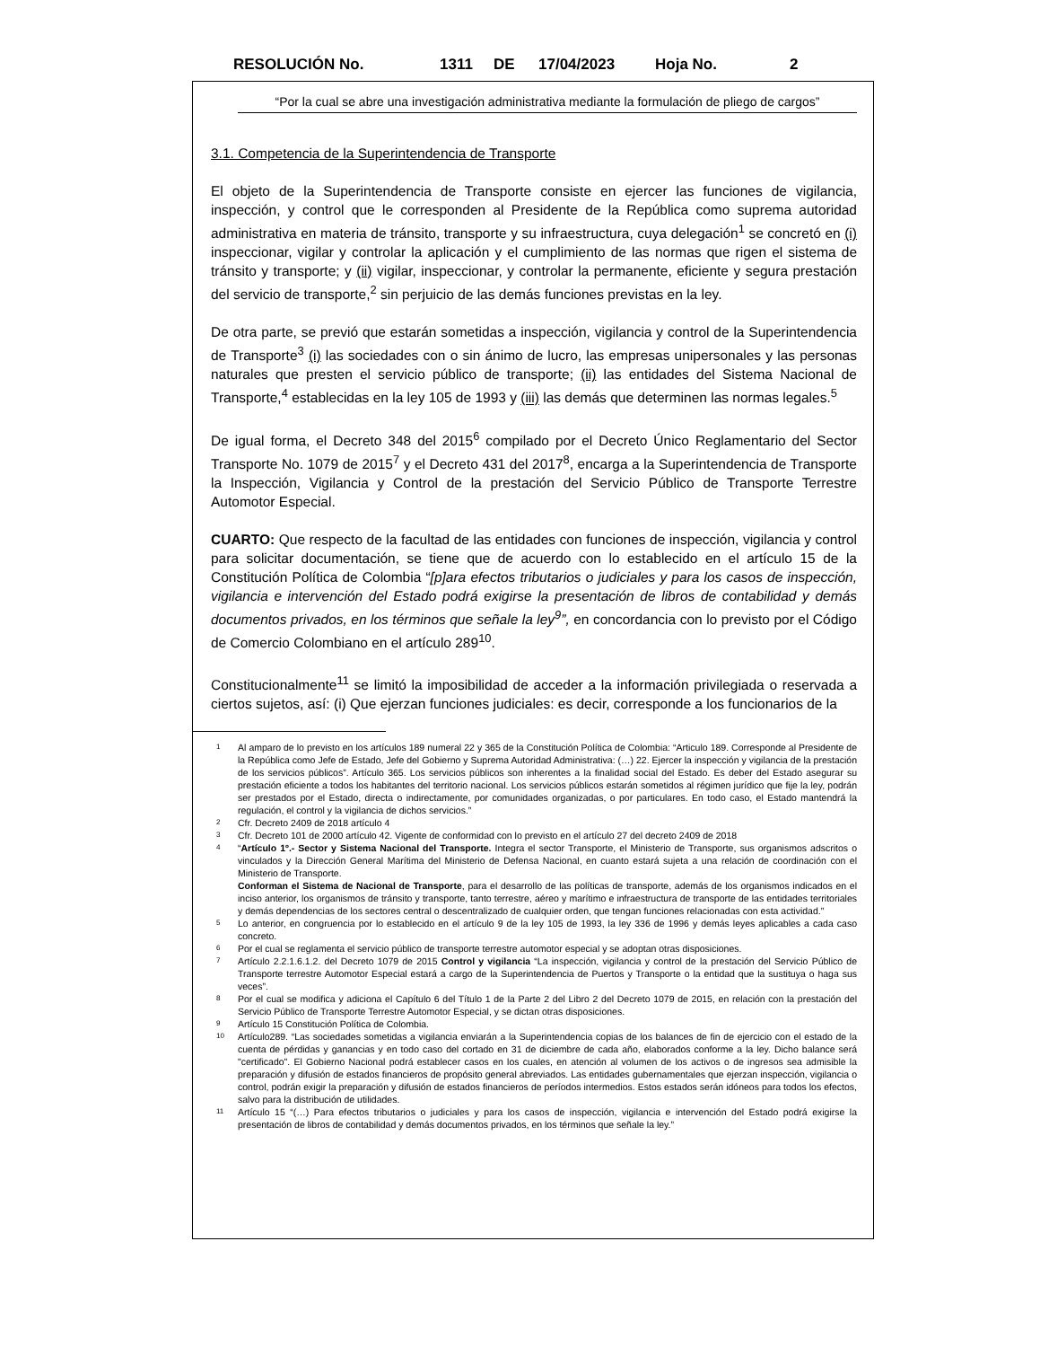RESOLUCIÓN No. 1311 DE 17/04/2023 Hoja No. 2
“Por la cual se abre una investigación administrativa mediante la formulación de pliego de cargos”
3.1. Competencia de la Superintendencia de Transporte
El objeto de la Superintendencia de Transporte consiste en ejercer las funciones de vigilancia, inspección, y control que le corresponden al Presidente de la República como suprema autoridad administrativa en materia de tránsito, transporte y su infraestructura, cuya delegación<sup>1</sup> se concretó en (i) inspeccionar, vigilar y controlar la aplicación y el cumplimiento de las normas que rigen el sistema de tránsito y transporte; y (ii) vigilar, inspeccionar, y controlar la permanente, eficiente y segura prestación del servicio de transporte,<sup>2</sup> sin perjuicio de las demás funciones previstas en la ley.
De otra parte, se previó que estarán sometidas a inspección, vigilancia y control de la Superintendencia de Transporte<sup>3</sup> (i) las sociedades con o sin ánimo de lucro, las empresas unipersonales y las personas naturales que presten el servicio público de transporte; (ii) las entidades del Sistema Nacional de Transporte,<sup>4</sup> establecidas en la ley 105 de 1993 y (iii) las demás que determinen las normas legales.<sup>5</sup>
De igual forma, el Decreto 348 del 2015<sup>6</sup> compilado por el Decreto Único Reglamentario del Sector Transporte No. 1079 de 2015<sup>7</sup> y el Decreto 431 del 2017<sup>8</sup>, encarga a la Superintendencia de Transporte la Inspección, Vigilancia y Control de la prestación del Servicio Público de Transporte Terrestre Automotor Especial.
CUARTO: Que respecto de la facultad de las entidades con funciones de inspección, vigilancia y control para solicitar documentación, se tiene que de acuerdo con lo establecido en el artículo 15 de la Constitución Política de Colombia “[p]ara efectos tributarios o judiciales y para los casos de inspección, vigilancia e intervención del Estado podrá exigirse la presentación de libros de contabilidad y demás documentos privados, en los términos que señale la ley<sup>9</sup>”, en concordancia con lo previsto por el Código de Comercio Colombiano en el artículo 289<sup>10</sup>.
Constitucionalmente<sup>11</sup> se limitó la imposibilidad de acceder a la información privilegiada o reservada a ciertos sujetos, así: (i) Que ejerzan funciones judiciales: es decir, corresponde a los funcionarios de la
1 Al amparo de lo previsto en los artículos 189 numeral 22 y 365 de la Constitución Política de Colombia: “Articulo 189. Corresponde al Presidente de la República como Jefe de Estado, Jefe del Gobierno y Suprema Autoridad Administrativa: (…) 22. Ejercer la inspección y vigilancia de la prestación de los servicios públicos”. Artículo 365. Los servicios públicos son inherentes a la finalidad social del Estado. Es deber del Estado asegurar su prestación eficiente a todos los habitantes del territorio nacional. Los servicios públicos estarán sometidos al régimen jurídico que fije la ley, podrán ser prestados por el Estado, directa o indirectamente, por comunidades organizadas, o por particulares. En todo caso, el Estado mantendrá la regulación, el control y la vigilancia de dichos servicios.”
2 Cfr. Decreto 2409 de 2018 artículo 4
3 Cfr. Decreto 101 de 2000 artículo 42. Vigente de conformidad con lo previsto en el artículo 27 del decreto 2409 de 2018
4 “Artículo 1º.- Sector y Sistema Nacional del Transporte. Integra el sector Transporte, el Ministerio de Transporte, sus organismos adscritos o vinculados y la Dirección General Marítima del Ministerio de Defensa Nacional, en cuanto estará sujeta a una relación de coordinación con el Ministerio de Transporte.
Conforman el Sistema de Nacional de Transporte, para el desarrollo de las políticas de transporte, además de los organismos indicados en el inciso anterior, los organismos de tránsito y transporte, tanto terrestre, aéreo y marítimo e infraestructura de transporte de las entidades territoriales y demás dependencias de los sectores central o descentralizado de cualquier orden, que tengan funciones relacionadas con esta actividad.”
5 Lo anterior, en congruencia por lo establecido en el artículo 9 de la ley 105 de 1993, la ley 336 de 1996 y demás leyes aplicables a cada caso concreto.
6 Por el cual se reglamenta el servicio público de transporte terrestre automotor especial y se adoptan otras disposiciones.
7 Artículo 2.2.1.6.1.2. del Decreto 1079 de 2015 Control y vigilancia “La inspección, vigilancia y control de la prestación del Servicio Público de Transporte terrestre Automotor Especial estará a cargo de la Superintendencia de Puertos y Transporte o la entidad que la sustituya o haga sus veces”.
8 Por el cual se modifica y adiciona el Capítulo 6 del Título 1 de la Parte 2 del Libro 2 del Decreto 1079 de 2015, en relación con la prestación del Servicio Público de Transporte Terrestre Automotor Especial, y se dictan otras disposiciones.
9 Artículo 15 Constitución Política de Colombia.
10 Artículo289. “Las sociedades sometidas a vigilancia enviarán a la Superintendencia copias de los balances de fin de ejercicio con el estado de la cuenta de pérdidas y ganancias y en todo caso del cortado en 31 de diciembre de cada año, elaborados conforme a la ley. Dicho balance será "certificado". El Gobierno Nacional podrá establecer casos en los cuales, en atención al volumen de los activos o de ingresos sea admisible la preparación y difusión de estados financieros de propósito general abreviados. Las entidades gubernamentales que ejerzan inspección, vigilancia o control, podrán exigir la preparación y difusión de estados financieros de períodos intermedios. Estos estados serán idóneos para todos los efectos, salvo para la distribución de utilidades.
11 Artículo 15 “(…) Para efectos tributarios o judiciales y para los casos de inspección, vigilancia e intervención del Estado podrá exigirse la presentación de libros de contabilidad y demás documentos privados, en los términos que señale la ley.”